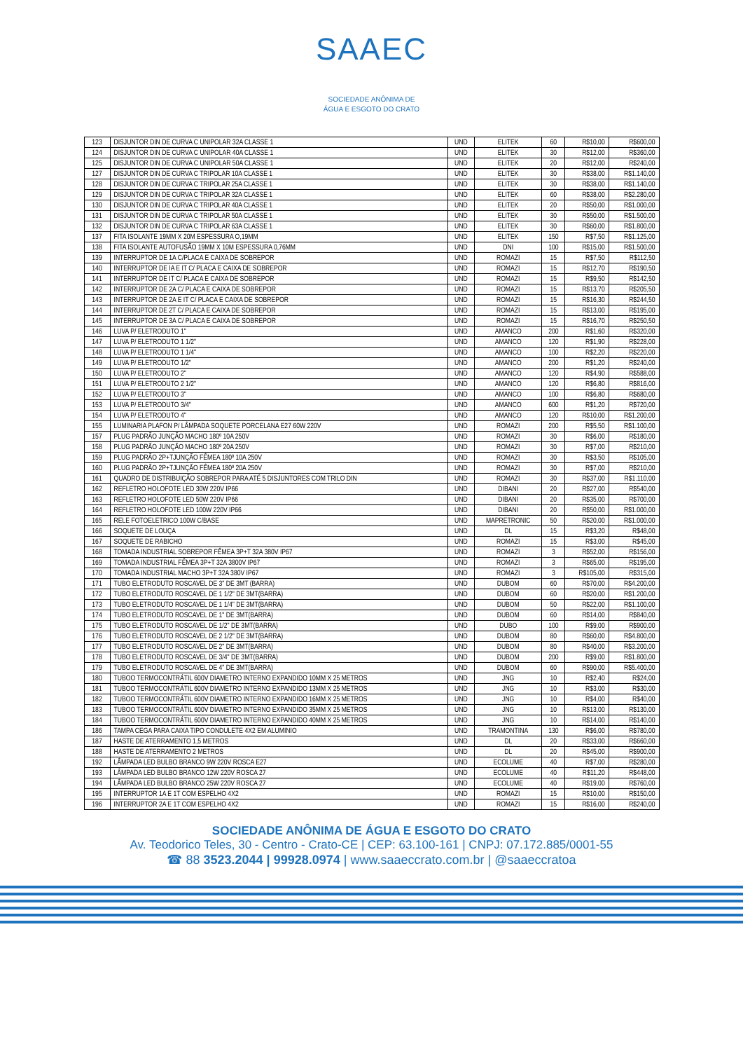SAAEC
SOCIEDADE ANÔNIMA DE
ÁGUA E ESGOTO DO CRATO
| 123 | DISJUNTOR DIN DE CURVA C UNIPOLAR 32A CLASSE 1 | UND | ELITEK | 60 | R$10,00 | R$600,00 |
| 124 | DISJUNTOR DIN DE CURVA C UNIPOLAR 40A CLASSE 1 | UND | ELITEK | 30 | R$12,00 | R$360,00 |
| 125 | DISJUNTOR DIN DE CURVA C UNIPOLAR 50A CLASSE 1 | UND | ELITEK | 20 | R$12,00 | R$240,00 |
| 127 | DISJUNTOR DIN DE CURVA C TRIPOLAR 10A CLASSE 1 | UND | ELITEK | 30 | R$38,00 | R$1.140,00 |
| 128 | DISJUNTOR DIN DE CURVA C TRIPOLAR 25A CLASSE 1 | UND | ELITEK | 30 | R$38,00 | R$1.140,00 |
| 129 | DISJUNTOR DIN DE CURVA C TRIPOLAR 32A CLASSE 1 | UND | ELITEK | 60 | R$38,00 | R$2.280,00 |
| 130 | DISJUNTOR DIN DE CURVA C TRIPOLAR 40A CLASSE 1 | UND | ELITEK | 20 | R$50,00 | R$1.000,00 |
| 131 | DISJUNTOR DIN DE CURVA C TRIPOLAR 50A CLASSE 1 | UND | ELITEK | 30 | R$50,00 | R$1.500,00 |
| 132 | DISJUNTOR DIN DE CURVA C TRIPOLAR 63A CLASSE 1 | UND | ELITEK | 30 | R$60,00 | R$1.800,00 |
| 137 | FITA ISOLANTE 19MM X 20M ESPESSURA O,19MM | UND | ELITEK | 150 | R$7,50 | R$1.125,00 |
| 138 | FITA ISOLANTE AUTOFUSÃO 19MM X 10M ESPESSURA 0,76MM | UND | DNI | 100 | R$15,00 | R$1.500,00 |
| 139 | INTERRUPTOR DE 1A C/PLACA E CAIXA DE SOBREPOR | UND | ROMAZI | 15 | R$7,50 | R$112,50 |
| 140 | INTERRUPTOR DE IA E IT C/ PLACA E CAIXA DE SOBREPOR | UND | ROMAZI | 15 | R$12,70 | R$190,50 |
| 141 | INTERRUPTOR DE IT C/ PLACA E CAIXA DE SOBREPOR | UND | ROMAZI | 15 | R$9,50 | R$142,50 |
| 142 | INTERRUPTOR DE 2A C/ PLACA E CAIXA DE SOBREPOR | UND | ROMAZI | 15 | R$13,70 | R$205,50 |
| 143 | INTERRUPTOR DE 2A E IT C/ PLACA E CAIXA DE SOBREPOR | UND | ROMAZI | 15 | R$16,30 | R$244,50 |
| 144 | INTERRUPTOR DE 2T C/ PLACA E CAIXA DE SOBREPOR | UND | ROMAZI | 15 | R$13,00 | R$195,00 |
| 145 | INTERRUPTOR DE 3A C/ PLACA E CAIXA DE SOBREPOR | UND | ROMAZI | 15 | R$16,70 | R$250,50 |
| 146 | LUVA P/ ELETRODUTO 1" | UND | AMANCO | 200 | R$1,60 | R$320,00 |
| 147 | LUVA P/ ELETRODUTO 1 1/2" | UND | AMANCO | 120 | R$1,90 | R$228,00 |
| 148 | LUVA P/ ELETRODUTO 1 1/4" | UND | AMANCO | 100 | R$2,20 | R$220,00 |
| 149 | LUVA P/ ELETRODUTO 1/2" | UND | AMANCO | 200 | R$1,20 | R$240,00 |
| 150 | LUVA P/ ELETRODUTO 2" | UND | AMANCO | 120 | R$4,90 | R$588,00 |
| 151 | LUVA P/ ELETRODUTO 2 1/2" | UND | AMANCO | 120 | R$6,80 | R$816,00 |
| 152 | LUVA P/ ELETRODUTO 3" | UND | AMANCO | 100 | R$6,80 | R$680,00 |
| 153 | LUVA P/ ELETRODUTO 3/4" | UND | AMANCO | 600 | R$1,20 | R$720,00 |
| 154 | LUVA P/ ELETRODUTO 4" | UND | AMANCO | 120 | R$10,00 | R$1.200,00 |
| 155 | LUMINARIA PLAFON P/ LÂMPADA SOQUETE PORCELANA E27 60W 220V | UND | ROMAZI | 200 | R$5,50 | R$1.100,00 |
| 157 | PLUG PADRÃO JUNÇÃO MACHO 180º 10A 250V | UND | ROMAZI | 30 | R$6,00 | R$180,00 |
| 158 | PLUG PADRÃO JUNÇÃO MACHO 180º 20A 250V | UND | ROMAZI | 30 | R$7,00 | R$210,00 |
| 159 | PLUG PADRÃO 2P+TJUNÇÃO FÊMEA 180º 10A 250V | UND | ROMAZI | 30 | R$3,50 | R$105,00 |
| 160 | PLUG PADRÃO 2P+TJUNÇÃO FÊMEA 180º 20A 250V | UND | ROMAZI | 30 | R$7,00 | R$210,00 |
| 161 | QUADRO DE DISTRIBUIÇÃO SOBREPOR PARA ATÉ 5 DISJUNTORES COM TRILO DIN | UND | ROMAZI | 30 | R$37,00 | R$1.110,00 |
| 162 | REFLETRO HOLOFOTE LED 30W 220V IP66 | UND | DIBANI | 20 | R$27,00 | R$540,00 |
| 163 | REFLETRO HOLOFOTE LED 50W 220V IP66 | UND | DIBANI | 20 | R$35,00 | R$700,00 |
| 164 | REFLETRO HOLOFOTE LED 100W 220V IP66 | UND | DIBANI | 20 | R$50,00 | R$1.000,00 |
| 165 | RELE FOTOELETRICO 100W C/BASE | UND | MAPRETRONIC | 50 | R$20,00 | R$1.000,00 |
| 166 | SOQUETE DE LOUÇA | UND | DL | 15 | R$3,20 | R$48,00 |
| 167 | SOQUETE DE RABICHO | UND | ROMAZI | 15 | R$3,00 | R$45,00 |
| 168 | TOMADA INDUSTRIAL SOBREPOR FÊMEA 3P+T 32A 380V IP67 | UND | ROMAZI | 3 | R$52,00 | R$156,00 |
| 169 | TOMADA INDUSTRIAL FÊMEA 3P+T 32A 3800V IP67 | UND | ROMAZI | 3 | R$65,00 | R$195,00 |
| 170 | TOMADA INDUSTRIAL MACHO 3P+T 32A 380V IP67 | UND | ROMAZI | 3 | R$105,00 | R$315,00 |
| 171 | TUBO ELETRODUTO ROSCAVEL DE 3" DE 3MT (BARRA) | UND | DUBOM | 60 | R$70,00 | R$4.200,00 |
| 172 | TUBO ELETRODUTO ROSCAVEL DE 1 1/2" DE 3MT(BARRA) | UND | DUBOM | 60 | R$20,00 | R$1.200,00 |
| 173 | TUBO ELETRODUTO ROSCAVEL DE 1 1/4" DE 3MT(BARRA) | UND | DUBOM | 50 | R$22,00 | R$1.100,00 |
| 174 | TUBO ELETRODUTO ROSCAVEL DE 1" DE 3MT(BARRA) | UND | DUBOM | 60 | R$14,00 | R$840,00 |
| 175 | TUBO ELETRODUTO ROSCAVEL DE 1/2" DE 3MT(BARRA) | UND | DUBO | 100 | R$9,00 | R$900,00 |
| 176 | TUBO ELETRODUTO ROSCAVEL DE 2 1/2" DE 3MT(BARRA) | UND | DUBOM | 80 | R$60,00 | R$4.800,00 |
| 177 | TUBO ELETRODUTO ROSCAVEL DE 2" DE 3MT(BARRA) | UND | DUBOM | 80 | R$40,00 | R$3.200,00 |
| 178 | TUBO ELETRODUTO ROSCAVEL DE 3/4" DE 3MT(BARRA) | UND | DUBOM | 200 | R$9,00 | R$1.800,00 |
| 179 | TUBO ELETRODUTO ROSCAVEL DE 4" DE 3MT(BARRA) | UND | DUBOM | 60 | R$90,00 | R$5.400,00 |
| 180 | TUBOO TERMOCONTRÁTIL 600V DIAMETRO INTERNO EXPANDIDO 10MM X 25 METROS | UND | JNG | 10 | R$2,40 | R$24,00 |
| 181 | TUBOO TERMOCONTRÁTIL 600V DIAMETRO INTERNO EXPANDIDO 13MM X 25 METROS | UND | JNG | 10 | R$3,00 | R$30,00 |
| 182 | TUBOO TERMOCONTRÁTIL 600V DIAMETRO INTERNO EXPANDIDO 16MM X 25 METROS | UND | JNG | 10 | R$4,00 | R$40,00 |
| 183 | TUBOO TERMOCONTRÁTIL 600V DIAMETRO INTERNO EXPANDIDO 35MM X 25 METROS | UND | JNG | 10 | R$13,00 | R$130,00 |
| 184 | TUBOO TERMOCONTRÁTIL 600V DIAMETRO INTERNO EXPANDIDO 40MM X 25 METROS | UND | JNG | 10 | R$14,00 | R$140,00 |
| 186 | TAMPA CEGA PARA CAIXA TIPO CONDULETE 4X2 EM ALUMINIO | UND | TRAMONTINA | 130 | R$6,00 | R$780,00 |
| 187 | HASTE DE ATERRAMENTO 1,5 METROS | UND | DL | 20 | R$33,00 | R$660,00 |
| 188 | HASTE DE ATERRAMENTO 2 METROS | UND | DL | 20 | R$45,00 | R$900,00 |
| 192 | LÂMPADA LED BULBO BRANCO 9W 220V ROSCA E27 | UND | ECOLUME | 40 | R$7,00 | R$280,00 |
| 193 | LÂMPADA LED BULBO BRANCO 12W 220V ROSCA 27 | UND | ECOLUME | 40 | R$11,20 | R$448,00 |
| 194 | LÂMPADA LED BULBO BRANCO 25W 220V ROSCA 27 | UND | ECOLUME | 40 | R$19,00 | R$760,00 |
| 195 | INTERRUPTOR 1A E 1T COM ESPELHO 4X2 | UND | ROMAZI | 15 | R$10,00 | R$150,00 |
| 196 | INTERRUPTOR 2A E 1T COM ESPELHO 4X2 | UND | ROMAZI | 15 | R$16,00 | R$240,00 |
SOCIEDADE ANÔNIMA DE ÁGUA E ESGOTO DO CRATO
Av. Teodorico Teles, 30 - Centro - Crato-CE | CEP: 63.100-161 | CNPJ: 07.172.885/0001-55
☎ 88 3523.2044 | 99928.0974 | www.saaeccrato.com.br | @saaeccratoa